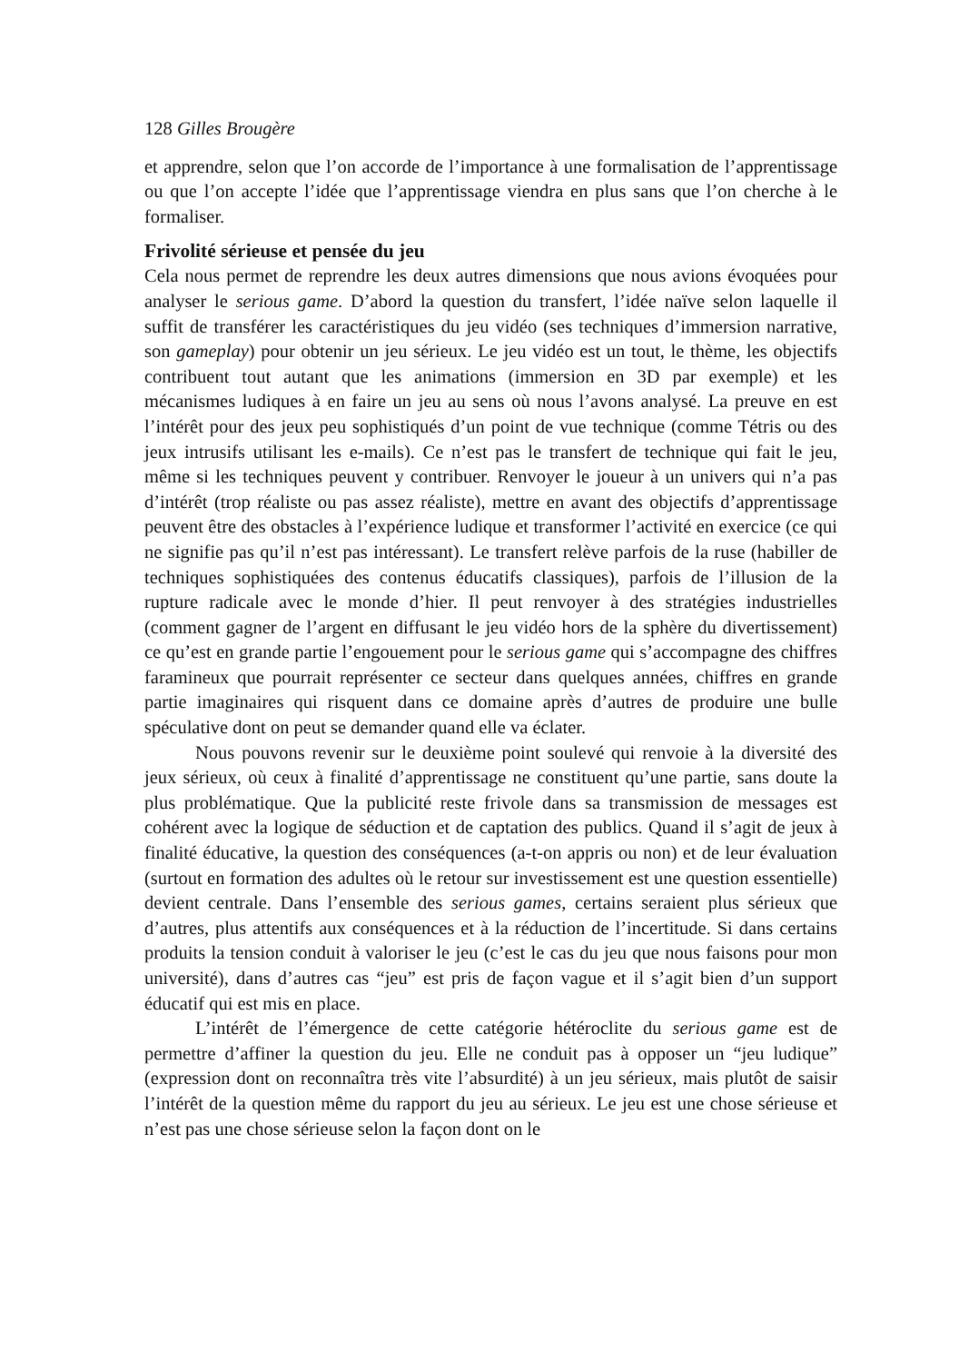128 Gilles Brougère
et apprendre, selon que l’on accorde de l’importance à une formalisation de l’apprentissage ou que l’on accepte l’idée que l’apprentissage viendra en plus sans que l’on cherche à le formaliser.
Frivolité sérieuse et pensée du jeu
Cela nous permet de reprendre les deux autres dimensions que nous avions évoquées pour analyser le serious game. D’abord la question du transfert, l’idée naïve selon laquelle il suffit de transférer les caractéristiques du jeu vidéo (ses techniques d’immersion narrative, son gameplay) pour obtenir un jeu sérieux. Le jeu vidéo est un tout, le thème, les objectifs contribuent tout autant que les animations (immersion en 3D par exemple) et les mécanismes ludiques à en faire un jeu au sens où nous l’avons analysé. La preuve en est l’intérêt pour des jeux peu sophistiqués d’un point de vue technique (comme Tétris ou des jeux intrusifs utilisant les e-mails). Ce n’est pas le transfert de technique qui fait le jeu, même si les techniques peuvent y contribuer. Renvoyer le joueur à un univers qui n’a pas d’intérêt (trop réaliste ou pas assez réaliste), mettre en avant des objectifs d’apprentissage peuvent être des obstacles à l’expérience ludique et transformer l’activité en exercice (ce qui ne signifie pas qu’il n’est pas intéressant). Le transfert relève parfois de la ruse (habiller de techniques sophistiquées des contenus éducatifs classiques), parfois de l’illusion de la rupture radicale avec le monde d’hier. Il peut renvoyer à des stratégies industrielles (comment gagner de l’argent en diffusant le jeu vidéo hors de la sphère du divertissement) ce qu’est en grande partie l’engouement pour le serious game qui s’accompagne des chiffres faramineux que pourrait représenter ce secteur dans quelques années, chiffres en grande partie imaginaires qui risquent dans ce domaine après d’autres de produire une bulle spéculative dont on peut se demander quand elle va éclater.
Nous pouvons revenir sur le deuxième point soulevé qui renvoie à la diversité des jeux sérieux, où ceux à finalité d’apprentissage ne constituent qu’une partie, sans doute la plus problématique. Que la publicité reste frivole dans sa transmission de messages est cohérent avec la logique de séduction et de captation des publics. Quand il s’agit de jeux à finalité éducative, la question des conséquences (a-t-on appris ou non) et de leur évaluation (surtout en formation des adultes où le retour sur investissement est une question essentielle) devient centrale. Dans l’ensemble des serious games, certains seraient plus sérieux que d’autres, plus attentifs aux conséquences et à la réduction de l’incertitude. Si dans certains produits la tension conduit à valoriser le jeu (c’est le cas du jeu que nous faisons pour mon université), dans d’autres cas “jeu” est pris de façon vague et il s’agit bien d’un support éducatif qui est mis en place.
L’intérêt de l’émergence de cette catégorie hétéroclite du serious game est de permettre d’affiner la question du jeu. Elle ne conduit pas à opposer un “jeu ludique” (expression dont on reconnaîtra très vite l’absurdité) à un jeu sérieux, mais plutôt de saisir l’intérêt de la question même du rapport du jeu au sérieux. Le jeu est une chose sérieuse et n’est pas une chose sérieuse selon la façon dont on le